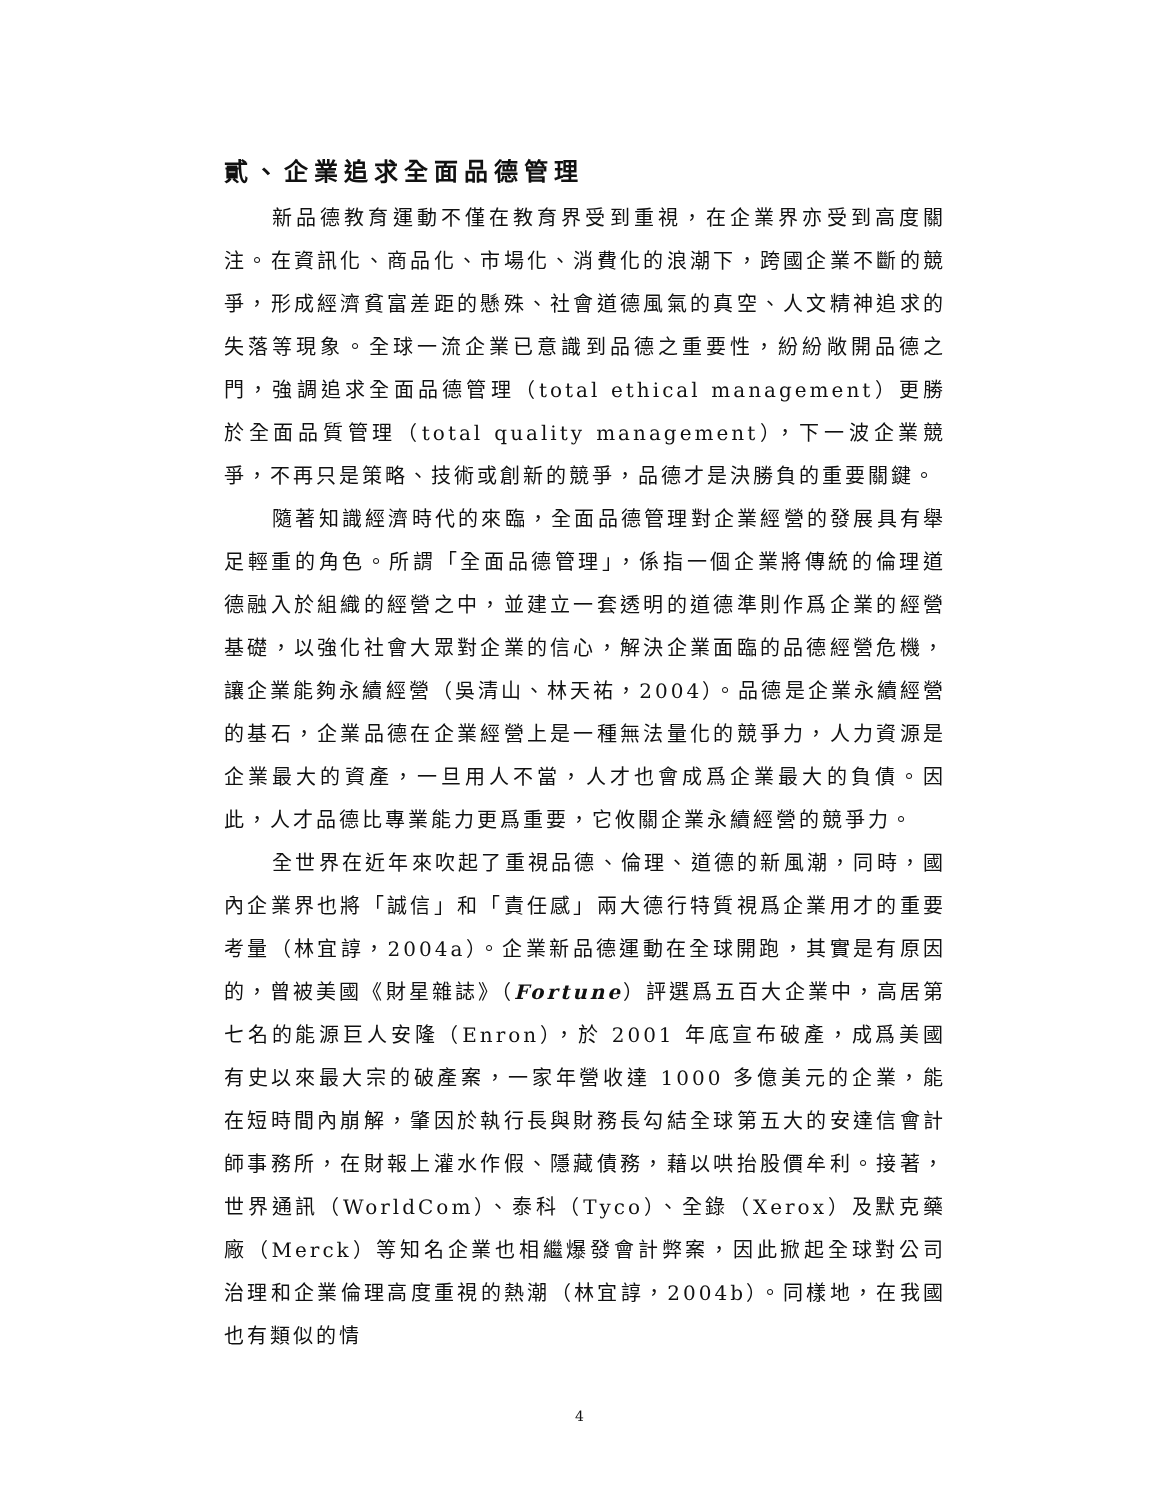貳、企業追求全面品德管理
新品德教育運動不僅在教育界受到重視，在企業界亦受到高度關注。在資訊化、商品化、市場化、消費化的浪潮下，跨國企業不斷的競爭，形成經濟貧富差距的懸殊、社會道德風氣的真空、人文精神追求的失落等現象。全球一流企業已意識到品德之重要性，紛紛敞開品德之門，強調追求全面品德管理（total ethical management）更勝於全面品質管理（total quality management），下一波企業競爭，不再只是策略、技術或創新的競爭，品德才是決勝負的重要關鍵。
隨著知識經濟時代的來臨，全面品德管理對企業經營的發展具有舉足輕重的角色。所謂「全面品德管理」，係指一個企業將傳統的倫理道德融入於組織的經營之中，並建立一套透明的道德準則作爲企業的經營基礎，以強化社會大眾對企業的信心，解決企業面臨的品德經營危機，讓企業能夠永續經營（吳清山、林天祐，2004）。品德是企業永續經營的基石，企業品德在企業經營上是一種無法量化的競爭力，人力資源是企業最大的資產，一旦用人不當，人才也會成爲企業最大的負債。因此，人才品德比專業能力更爲重要，它攸關企業永續經營的競爭力。
全世界在近年來吹起了重視品德、倫理、道德的新風潮，同時，國內企業界也將「誠信」和「責任感」兩大德行特質視爲企業用才的重要考量（林宜諄，2004a）。企業新品德運動在全球開跑，其實是有原因的，曾被美國《財星雜誌》（Fortune）評選爲五百大企業中，高居第七名的能源巨人安隆（Enron），於 2001 年底宣布破產，成爲美國有史以來最大宗的破產案，一家年營收達 1000 多億美元的企業，能在短時間內崩解，肇因於執行長與財務長勾結全球第五大的安達信會計師事務所，在財報上灌水作假、隱藏債務，藉以哄抬股價牟利。接著，世界通訊（WorldCom）、泰科（Tyco）、全錄（Xerox）及默克藥廠（Merck）等知名企業也相繼爆發會計弊案，因此掀起全球對公司治理和企業倫理高度重視的熱潮（林宜諄，2004b）。同樣地，在我國也有類似的情
4